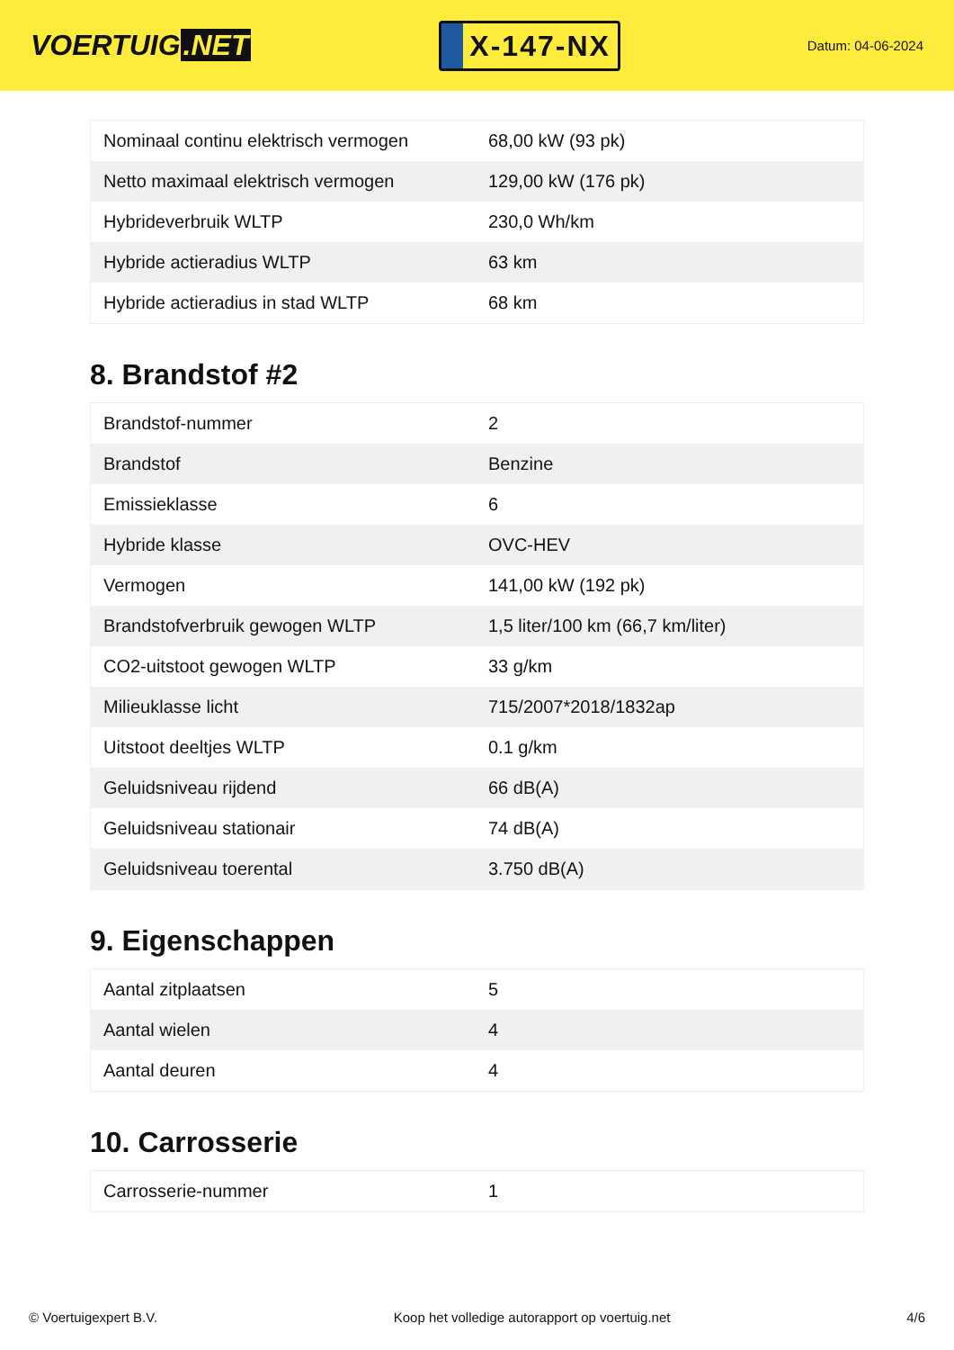VOERTUIG.NET
X-147-NX
Datum: 04-06-2024
| Nominaal continu elektrisch vermogen | 68,00 kW (93 pk) |
| Netto maximaal elektrisch vermogen | 129,00 kW (176 pk) |
| Hybrideverbruik WLTP | 230,0 Wh/km |
| Hybride actieradius WLTP | 63 km |
| Hybride actieradius in stad WLTP | 68 km |
8. Brandstof #2
| Brandstof-nummer | 2 |
| Brandstof | Benzine |
| Emissieklasse | 6 |
| Hybride klasse | OVC-HEV |
| Vermogen | 141,00 kW (192 pk) |
| Brandstofverbruik gewogen WLTP | 1,5 liter/100 km (66,7 km/liter) |
| CO2-uitstoot gewogen WLTP | 33 g/km |
| Milieuklasse licht | 715/2007*2018/1832ap |
| Uitstoot deeltjes WLTP | 0.1 g/km |
| Geluidsniveau rijdend | 66 dB(A) |
| Geluidsniveau stationair | 74 dB(A) |
| Geluidsniveau toerental | 3.750 dB(A) |
9. Eigenschappen
| Aantal zitplaatsen | 5 |
| Aantal wielen | 4 |
| Aantal deuren | 4 |
10. Carrosserie
| Carrosserie-nummer | 1 |
© Voertuigexpert B.V. Koop het volledige autorapport op voertuig.net 4/6